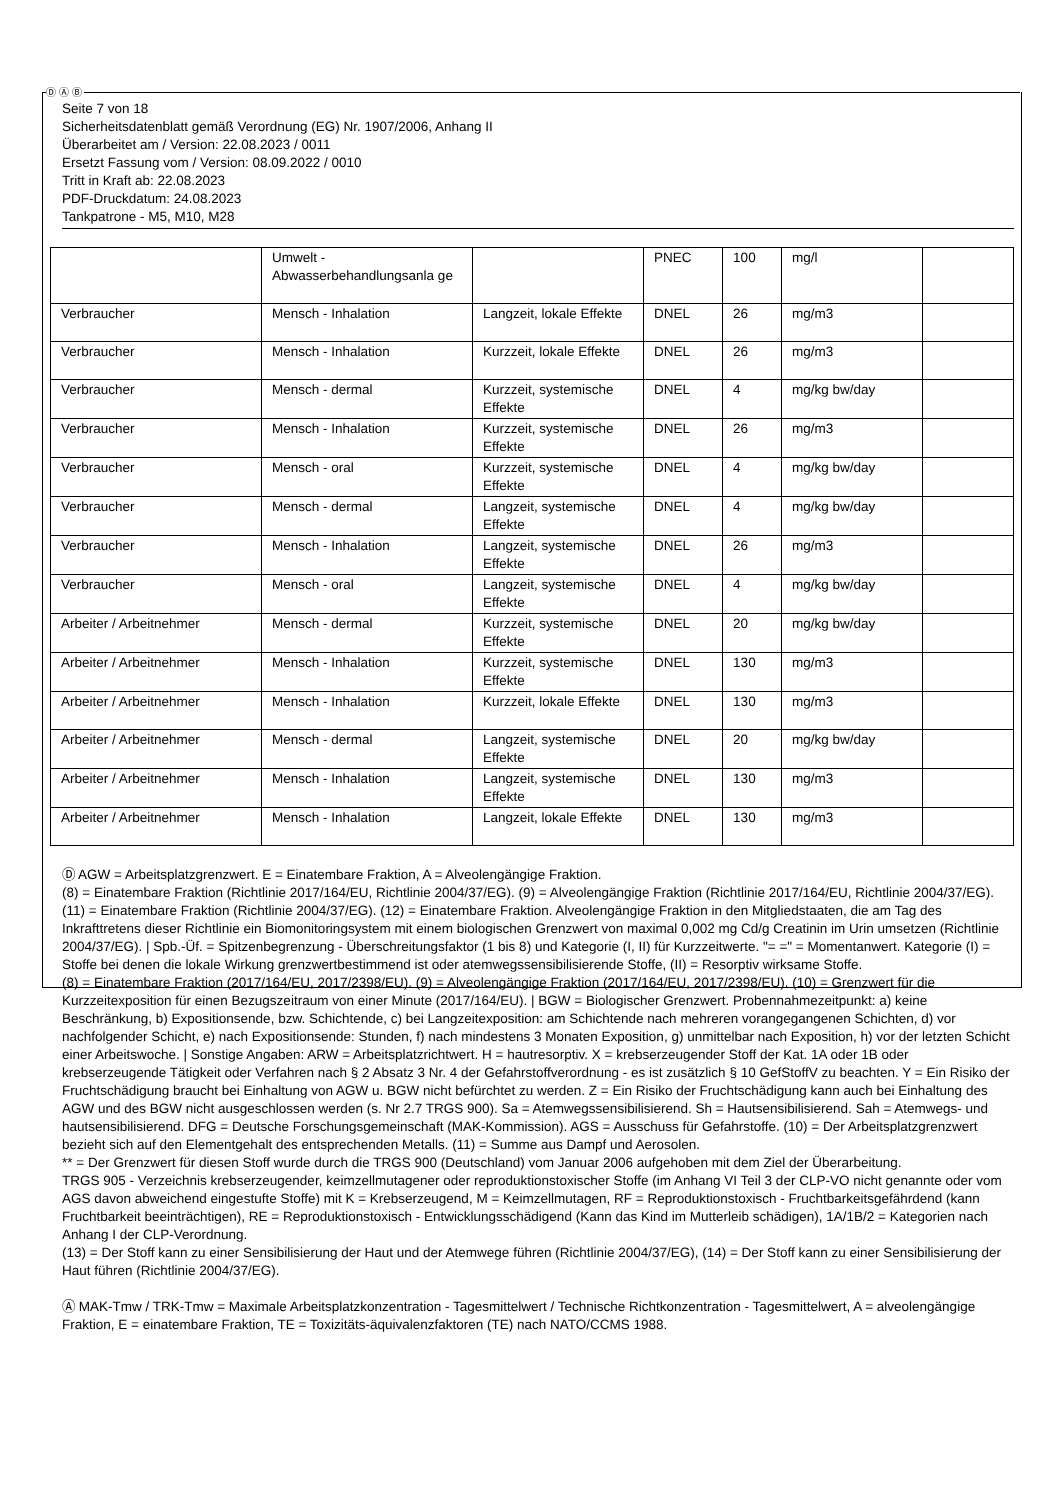Ⓓ Ⓐ Ⓑ
Seite 7 von 18
Sicherheitsdatenblatt gemäß Verordnung (EG) Nr. 1907/2006, Anhang II
Überarbeitet am / Version: 22.08.2023 / 0011
Ersetzt Fassung vom / Version: 08.09.2022 / 0010
Tritt in Kraft ab: 22.08.2023
PDF-Druckdatum: 24.08.2023
Tankpatrone - M5, M10, M28
| | Umwelt - Abwasserbehandlungsanla ge | | PNEC | 100 | mg/l | |
| Verbraucher | Mensch - Inhalation | Langzeit, lokale Effekte | DNEL | 26 | mg/m3 | |
| Verbraucher | Mensch - Inhalation | Kurzzeit, lokale Effekte | DNEL | 26 | mg/m3 | |
| Verbraucher | Mensch - dermal | Kurzzeit, systemische Effekte | DNEL | 4 | mg/kg bw/day | |
| Verbraucher | Mensch - Inhalation | Kurzzeit, systemische Effekte | DNEL | 26 | mg/m3 | |
| Verbraucher | Mensch - oral | Kurzzeit, systemische Effekte | DNEL | 4 | mg/kg bw/day | |
| Verbraucher | Mensch - dermal | Langzeit, systemische Effekte | DNEL | 4 | mg/kg bw/day | |
| Verbraucher | Mensch - Inhalation | Langzeit, systemische Effekte | DNEL | 26 | mg/m3 | |
| Verbraucher | Mensch - oral | Langzeit, systemische Effekte | DNEL | 4 | mg/kg bw/day | |
| Arbeiter / Arbeitnehmer | Mensch - dermal | Kurzzeit, systemische Effekte | DNEL | 20 | mg/kg bw/day | |
| Arbeiter / Arbeitnehmer | Mensch - Inhalation | Kurzzeit, systemische Effekte | DNEL | 130 | mg/m3 | |
| Arbeiter / Arbeitnehmer | Mensch - Inhalation | Kurzzeit, lokale Effekte | DNEL | 130 | mg/m3 | |
| Arbeiter / Arbeitnehmer | Mensch - dermal | Langzeit, systemische Effekte | DNEL | 20 | mg/kg bw/day | |
| Arbeiter / Arbeitnehmer | Mensch - Inhalation | Langzeit, systemische Effekte | DNEL | 130 | mg/m3 | |
| Arbeiter / Arbeitnehmer | Mensch - Inhalation | Langzeit, lokale Effekte | DNEL | 130 | mg/m3 | |
Ⓓ AGW = Arbeitsplatzgrenzwert. E = Einatembare Fraktion, A = Alveolengängige Fraktion.
(8) = Einatembare Fraktion (Richtlinie 2017/164/EU, Richtlinie 2004/37/EG). (9) = Alveolengängige Fraktion (Richtlinie 2017/164/EU, Richtlinie 2004/37/EG). (11) = Einatembare Fraktion (Richtlinie 2004/37/EG). (12) = Einatembare Fraktion. Alveolengängige Fraktion in den Mitgliedstaaten, die am Tag des Inkrafttretens dieser Richtlinie ein Biomonitoringsystem mit einem biologischen Grenzwert von maximal 0,002 mg Cd/g Creatinin im Urin umsetzen (Richtlinie 2004/37/EG). | Spb.-Üf. = Spitzenbegrenzung - Überschreitungsfaktor (1 bis 8) und Kategorie (I, II) für Kurzzeitwerte. "= =" = Momentanwert. Kategorie (I) = Stoffe bei denen die lokale Wirkung grenzwertbestimmend ist oder atemwegssensibilisierende Stoffe, (II) = Resorptiv wirksame Stoffe.
(8) = Einatembare Fraktion (2017/164/EU, 2017/2398/EU). (9) = Alveolengängige Fraktion (2017/164/EU, 2017/2398/EU). (10) = Grenzwert für die Kurzzeitexposition für einen Bezugszeitraum von einer Minute (2017/164/EU). | BGW = Biologischer Grenzwert. Probennahmezeitpunkt: a) keine Beschränkung, b) Expositionsende, bzw. Schichtende, c) bei Langzeitexposition: am Schichtende nach mehreren vorangegangenen Schichten, d) vor nachfolgender Schicht, e) nach Expositionsende: Stunden, f) nach mindestens 3 Monaten Exposition, g) unmittelbar nach Exposition, h) vor der letzten Schicht einer Arbeitswoche. | Sonstige Angaben: ARW = Arbeitsplatzrichtwert. H = hautresorptiv. X = krebserzeugender Stoff der Kat. 1A oder 1B oder krebserzeugende Tätigkeit oder Verfahren nach § 2 Absatz 3 Nr. 4 der Gefahrstoffverordnung - es ist zusätzlich § 10 GefStoffV zu beachten. Y = Ein Risiko der Fruchtschädigung braucht bei Einhaltung von AGW u. BGW nicht befürchtet zu werden. Z = Ein Risiko der Fruchtschädigung kann auch bei Einhaltung des AGW und des BGW nicht ausgeschlossen werden (s. Nr 2.7 TRGS 900). Sa = Atemwegssensibilisierend. Sh = Hautsensibilisierend. Sah = Atemwegs- und hautsensibilisierend. DFG = Deutsche Forschungsgemeinschaft (MAK-Kommission). AGS = Ausschuss für Gefahrstoffe. (10) = Der Arbeitsplatzgrenzwert bezieht sich auf den Elementgehalt des entsprechenden Metalls. (11) = Summe aus Dampf und Aerosolen.
** = Der Grenzwert für diesen Stoff wurde durch die TRGS 900 (Deutschland) vom Januar 2006 aufgehoben mit dem Ziel der Überarbeitung.
TRGS 905 - Verzeichnis krebserzeugender, keimzellmutagener oder reproduktionstoxischer Stoffe (im Anhang VI Teil 3 der CLP-VO nicht genannte oder vom AGS davon abweichend eingestufte Stoffe) mit K = Krebserzeugend, M = Keimzellmutagen, RF = Reproduktionstoxisch - Fruchtbarkeitsgefährdend (kann Fruchtbarkeit beeinträchtigen), RE = Reproduktionstoxisch - Entwicklungsschädigend (Kann das Kind im Mutterleib schädigen), 1A/1B/2 = Kategorien nach Anhang I der CLP-Verordnung.
(13) = Der Stoff kann zu einer Sensibilisierung der Haut und der Atemwege führen (Richtlinie 2004/37/EG), (14) = Der Stoff kann zu einer Sensibilisierung der Haut führen (Richtlinie 2004/37/EG).
Ⓐ MAK-Tmw / TRK-Tmw = Maximale Arbeitsplatzkonzentration - Tagesmittelwert / Technische Richtkonzentration - Tagesmittelwert, A = alveolengängige Fraktion, E = einatembare Fraktion, TE = Toxizitäts-äquivalenzfaktoren (TE) nach NATO/CCMS 1988.